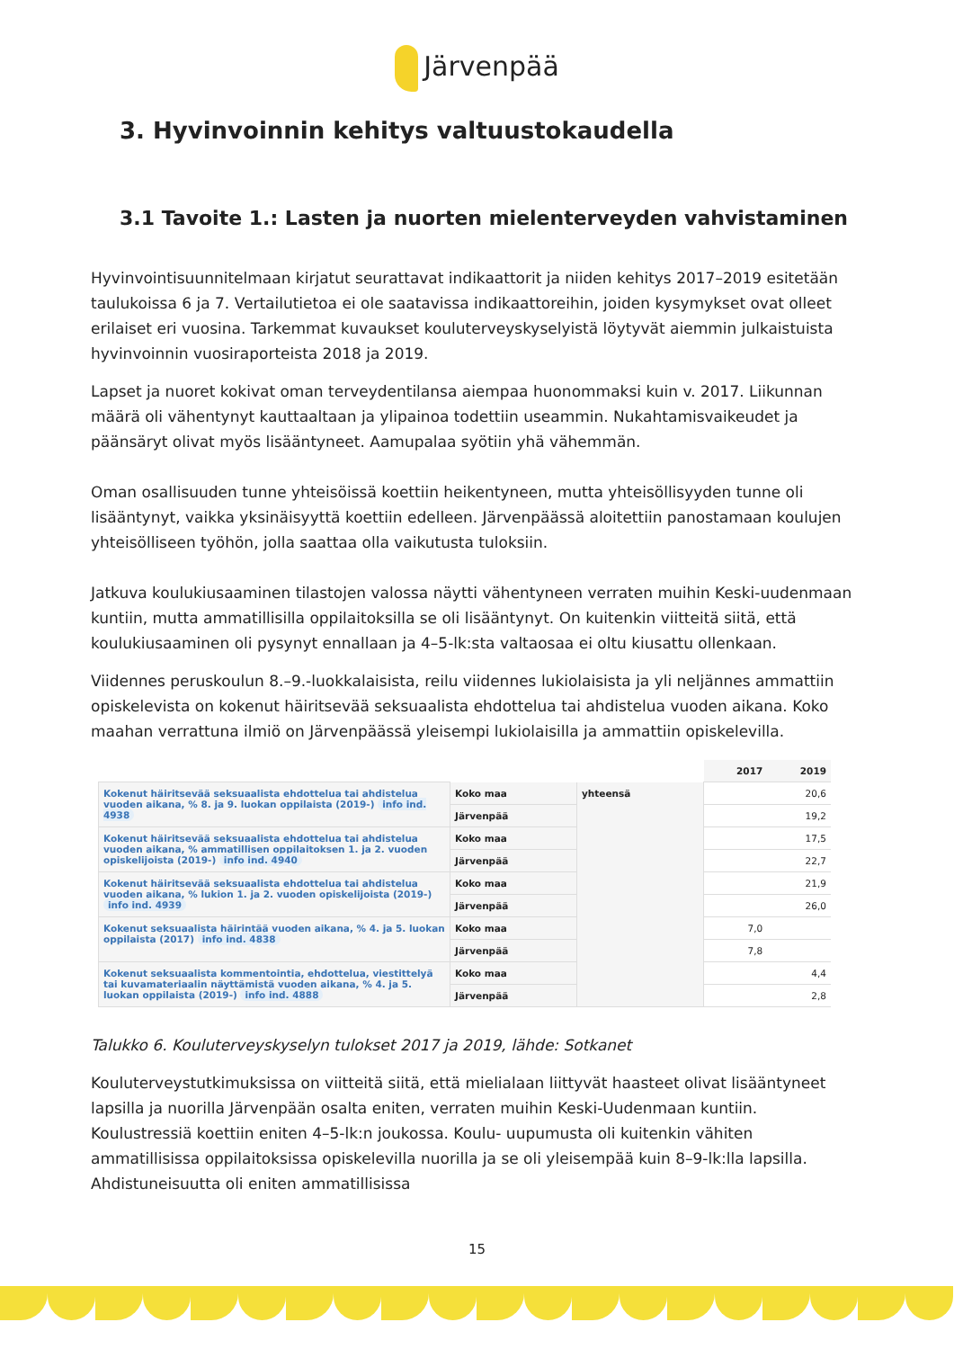Järvenpää
3. Hyvinvoinnin kehitys valtuustokaudella
3.1 Tavoite 1.: Lasten ja nuorten mielenterveyden vahvistaminen
Hyvinvointisuunnitelmaan kirjatut seurattavat indikaattorit ja niiden kehitys 2017–2019 esitetään taulukoissa 6 ja 7. Vertailutietoa ei ole saatavissa indikaattoreihin, joiden kysymykset ovat olleet erilaiset eri vuosina. Tarkemmat kuvaukset kouluterveyskyselyistä löytyvät aiemmin julkaistuista hyvinvoinnin vuosiraporteista 2018 ja 2019.
Lapset ja nuoret kokivat oman terveydentilansa aiempaa huonommaksi kuin v. 2017. Liikunnan määrä oli vähentynyt kauttaaltaan ja ylipainoa todettiin useammin. Nukahtamisvaikeudet ja päänsäryt olivat myös lisääntyneet. Aamupalaa syötiin yhä vähemmän.
Oman osallisuuden tunne yhteisöissä koettiin heikentyneen, mutta yhteisöllisyyden tunne oli lisääntynyt, vaikka yksinäisyyttä koettiin edelleen. Järvenpäässä aloitettiin panostamaan koulujen yhteisölliseen työhön, jolla saattaa olla vaikutusta tuloksiin.
Jatkuva koulukiusaaminen tilastojen valossa näytti vähentyneen verraten muihin Keski-uudenmaan kuntiin, mutta ammatillisilla oppilaitoksilla se oli lisääntynyt. On kuitenkin viitteitä siitä, että koulukiusaaminen oli pysynyt ennallaan ja 4–5-lk:sta valtaosaa ei oltu kiusattu ollenkaan.
Viidennes peruskoulun 8.–9.-luokkalaisista, reilu viidennes lukiolaisista ja yli neljännes ammattiin opiskelevista on kokenut häiritsevää seksuaalista ehdottelua tai ahdistelua vuoden aikana. Koko maahan verrattuna ilmiö on Järvenpäässä yleisempi lukiolaisilla ja ammattiin opiskelevilla.
| | | | 2017 | 2019 |
| Kokenut häiritsevää seksuaalista ehdottelua tai ahdistelua vuoden aikana, % 8. ja 9. luokan oppilaista (2019-) info ind. 4938 | Koko maa | yhteensä | | 20,6 |
| | Järvenpää | | | 19,2 |
| Kokenut häiritsevää seksuaalista ehdottelua tai ahdistelua vuoden aikana, % ammatillisen oppilaitoksen 1. ja 2. vuoden opiskelijoista (2019-) info ind. 4940 | Koko maa | | | 17,5 |
| | Järvenpää | | | 22,7 |
| Kokenut häiritsevää seksuaalista ehdottelua tai ahdistelua vuoden aikana, % lukion 1. ja 2. vuoden opiskelijoista (2019-) info ind. 4939 | Koko maa | | | 21,9 |
| | Järvenpää | | | 26,0 |
| Kokenut seksuaalista häirintää vuoden aikana, % 4. ja 5. luokan oppilaista (2017) info ind. 4838 | Koko maa | | 7,0 | |
| | Järvenpää | | 7,8 | |
| Kokenut seksuaalista kommentointia, ehdottelua, viestittelyä tai kuvamateriaalin näyttämistä vuoden aikana, % 4. ja 5. luokan oppilaista (2019-) info ind. 4888 | Koko maa | | | 4,4 |
| | Järvenpää | | | 2,8 |
Talukko 6. Kouluterveyskyselyn tulokset 2017 ja 2019, lähde: Sotkanet
Kouluterveystutkimuksissa on viitteitä siitä, että mielialaan liittyvät haasteet olivat lisääntyneet lapsilla ja nuorilla Järvenpään osalta eniten, verraten muihin Keski-Uudenmaan kuntiin. Koulustressiä koettiin eniten 4–5-lk:n joukossa. Koulu- uupumusta oli kuitenkin vähiten ammatillisissa oppilaitoksissa opiskelevilla nuorilla ja se oli yleisempää kuin 8–9-lk:lla lapsilla. Ahdistuneisuutta oli eniten ammatillisissa
15